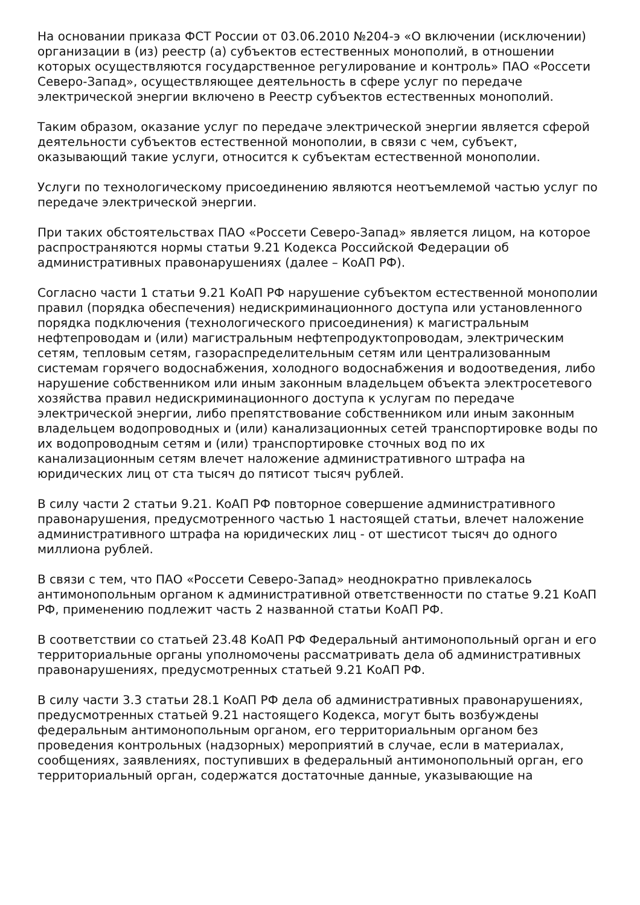На основании приказа ФСТ России от 03.06.2010 №204-э «О включении (исключении) организации в (из) реестр (а) субъектов естественных монополий, в отношении которых осуществляются государственное регулирование и контроль» ПАО «Россети Северо-Запад», осуществляющее деятельность в сфере услуг по передаче электрической энергии включено в Реестр субъектов естественных монополий.
Таким образом, оказание услуг по передаче электрической энергии является сферой деятельности субъектов естественной монополии, в связи с чем, субъект, оказывающий такие услуги, относится к субъектам естественной монополии.
Услуги по технологическому присоединению являются неотъемлемой частью услуг по передаче электрической энергии.
При таких обстоятельствах ПАО «Россети Северо-Запад» является лицом, на которое распространяются нормы статьи 9.21 Кодекса Российской Федерации об административных правонарушениях (далее – КоАП РФ).
Согласно части 1 статьи 9.21 КоАП РФ нарушение субъектом естественной монополии правил (порядка обеспечения) недискриминационного доступа или установленного порядка подключения (технологического присоединения) к магистральным нефтепроводам и (или) магистральным нефтепродуктопроводам, электрическим сетям, тепловым сетям, газораспределительным сетям или централизованным системам горячего водоснабжения, холодного водоснабжения и водоотведения, либо нарушение собственником или иным законным владельцем объекта электросетевого хозяйства правил недискриминационного доступа к услугам по передаче электрической энергии, либо препятствование собственником или иным законным владельцем водопроводных и (или) канализационных сетей транспортировке воды по их водопроводным сетям и (или) транспортировке сточных вод по их канализационным сетям влечет наложение административного штрафа на юридических лиц от ста тысяч до пятисот тысяч рублей.
В силу части 2 статьи 9.21. КоАП РФ повторное совершение административного правонарушения, предусмотренного частью 1 настоящей статьи, влечет наложение административного штрафа на юридических лиц - от шестисот тысяч до одного миллиона рублей.
В связи с тем, что ПАО «Россети Северо-Запад» неоднократно привлекалось антимонопольным органом к административной ответственности по статье 9.21 КоАП РФ, применению подлежит часть 2 названной статьи КоАП РФ.
В соответствии со статьей 23.48 КоАП РФ Федеральный антимонопольный орган и его территориальные органы уполномочены рассматривать дела об административных правонарушениях, предусмотренных статьей 9.21 КоАП РФ.
В силу части 3.3 статьи 28.1 КоАП РФ дела об административных правонарушениях, предусмотренных статьей 9.21 настоящего Кодекса, могут быть возбуждены федеральным антимонопольным органом, его территориальным органом без проведения контрольных (надзорных) мероприятий в случае, если в материалах, сообщениях, заявлениях, поступивших в федеральный антимонопольный орган, его территориальный орган, содержатся достаточные данные, указывающие на